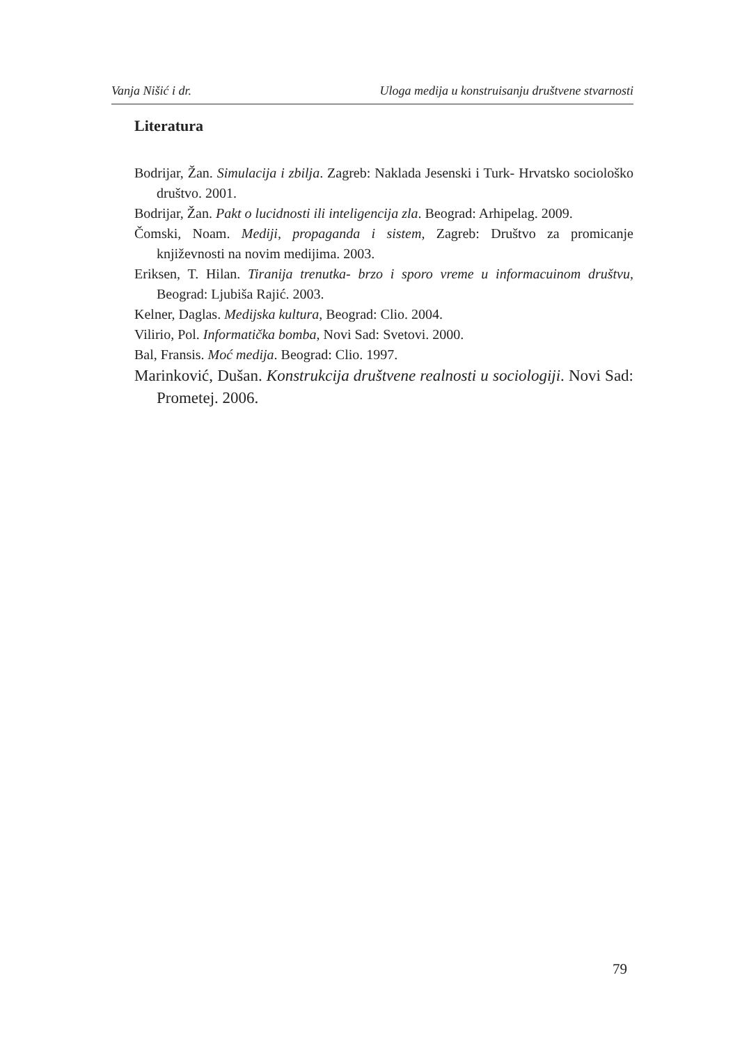Vanja Nišić i dr. Uloga medija u konstruisanju društvene stvarnosti
Literatura
Bodrijar, Žan. Simulacija i zbilja. Zagreb: Naklada Jesenski i Turk- Hrvatsko sociološko društvo. 2001.
Bodrijar, Žan. Pakt o lucidnosti ili inteligencija zla. Beograd: Arhipelag. 2009.
Čomski, Noam. Mediji, propaganda i sistem, Zagreb: Društvo za promicanje književnosti na novim medijima. 2003.
Eriksen, T. Hilan. Tiranija trenutka- brzo i sporo vreme u informacuinom društvu, Beograd: Ljubiša Rajić. 2003.
Kelner, Daglas. Medijska kultura, Beograd: Clio. 2004.
Vilirio, Pol. Informatička bomba, Novi Sad: Svetovi. 2000.
Bal, Fransis. Moć medija. Beograd: Clio. 1997.
Marinković, Dušan. Konstrukcija društvene realnosti u sociologiji. Novi Sad: Prometej. 2006.
79